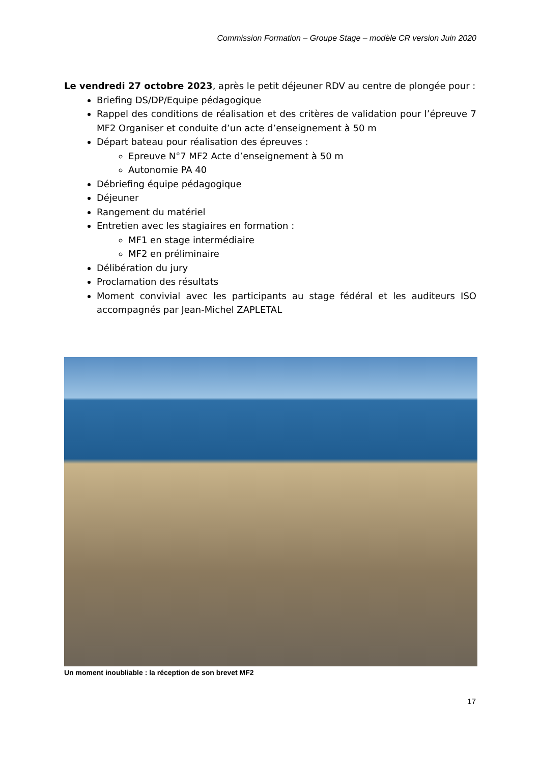Commission Formation – Groupe Stage – modèle CR version Juin 2020
Le vendredi 27 octobre 2023, après le petit déjeuner RDV au centre de plongée pour :
Briefing DS/DP/Equipe pédagogique
Rappel des conditions de réalisation et des critères de validation pour l’épreuve 7 MF2 Organiser et conduite d’un acte d’enseignement à 50 m
Départ bateau pour réalisation des épreuves :
Epreuve N°7 MF2 Acte d’enseignement à 50 m
Autonomie PA 40
Débriefing équipe pédagogique
Déjeuner
Rangement du matériel
Entretien avec les stagiaires en formation :
MF1 en stage intermédiaire
MF2 en préliminaire
Délibération du jury
Proclamation des résultats
Moment convivial avec les participants au stage fédéral et les auditeurs ISO accompagnés par Jean-Michel ZAPLETAL
Un moment inoubliable : la réception de son brevet MF2
17